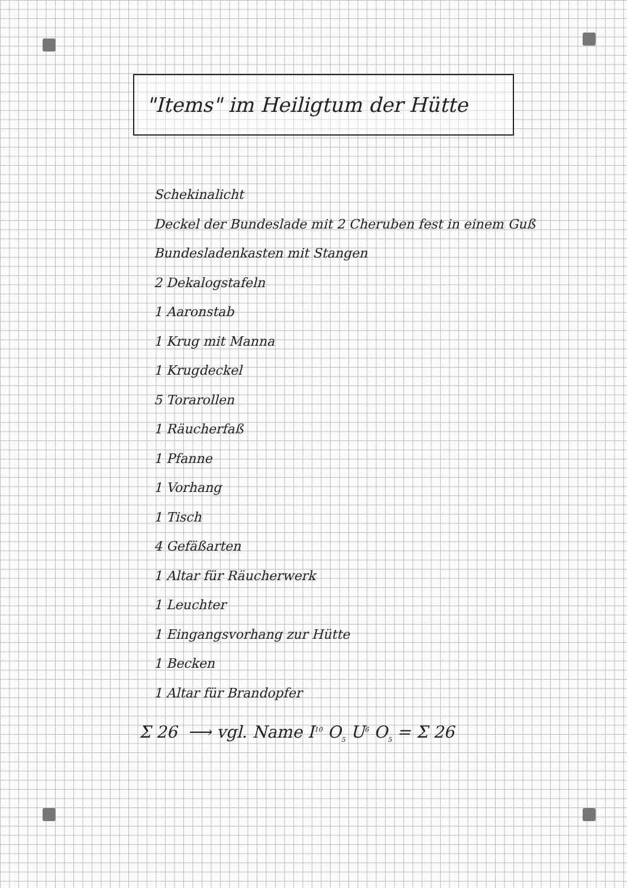"Items" im Heiligtum der Hütte
Schekinalicht
Deckel der Bundeslade mit 2 Cheruben fest in einem Guß
Bundesladenkasten mit Stangen
2 Dekalogstafeln
1 Aaronstab
1 Krug mit Manna
1 Krugdeckel
5 Torarollen
1 Räucherfaß
1 Pfanne
1 Vorhang
1 Tisch
4 Gefäßarten
1 Altar für Räucherwerk
1 Leuchter
1 Eingangsvorhang zur Hütte
1 Becken
1 Altar für Brandopfer
Σ 26 ⟶ vgl. Name I<sup>10</sup> O<sub>5</sub> U<sup>6</sup> O<sub>5</sub> = Σ 26